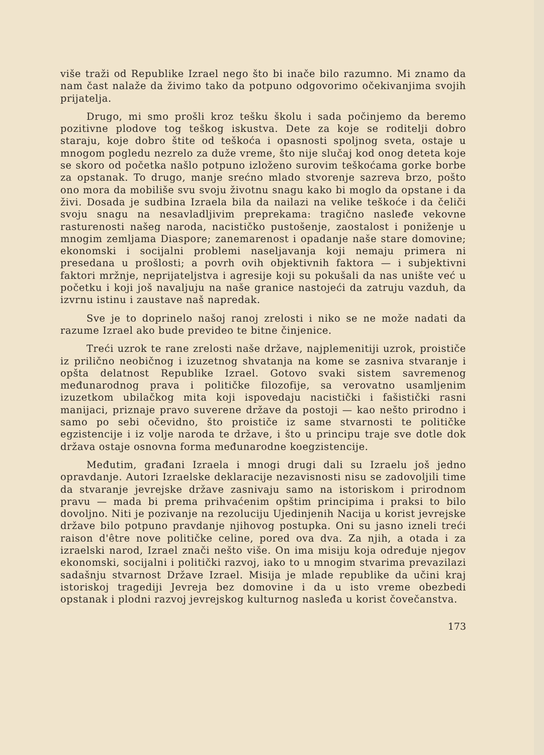više traži od Republike Izrael nego što bi inače bilo razumno. Mi znamo da nam čast nalaže da živimo tako da potpuno odgovorimo očekivanjima svojih prijatelja.
Drugo, mi smo prošli kroz tešku školu i sada počinjemo da beremo pozitivne plodove tog teškog iskustva. Dete za koje se roditelji dobro staraju, koje dobro štite od teškoća i opasnosti spoljnog sveta, ostaje u mnogom pogledu nezrelo za duže vreme, što nije slučaj kod onog deteta koje se skoro od početka našlo potpuno izloženo surovim teškoćama gorke borbe za opstanak. To drugo, manje srećno mlado stvorenje sazreva brzo, pošto ono mora da mobiliše svu svoju životnu snagu kako bi moglo da opstane i da živi. Dosada je sudbina Izraela bila da nailazi na velike teškoće i da čeliči svoju snagu na nesavladljivim preprekama: tragično nasleđe vekovne rasturenosti našeg naroda, nacističko pustošenje, zaostalost i poniženje u mnogim zemljama Diaspore; zanemarenost i opadanje naše stare domovine; ekonomski i socijalni problemi naseljavanja koji nemaju primera ni presedana u prošlosti; a povrh ovih objektivnih faktora — i subjektivni faktori mržnje, neprijateljstva i agresije koji su pokušali da nas unište već u početku i koji još navaljuju na naše granice nastojeći da zatruju vazduh, da izvrnu istinu i zaustave naš napredak.
Sve je to doprinelo našoj ranoj zrelosti i niko se ne može nadati da razume Izrael ako bude prevideo te bitne činjenice.
Treći uzrok te rane zrelosti naše države, najplemenitiji uzrok, proističe iz prilično neobičnog i izuzetnog shvatanja na kome se zasniva stvaranje i opšta delatnost Republike Izrael. Gotovo svaki sistem savremenog međunarodnog prava i političke filozofije, sa verovatno usamljenim izuzetkom ubilačkog mita koji ispovedaju nacistički i fašistički rasni manijaci, priznaje pravo suverene države da postoji — kao nešto prirodno i samo po sebi očevidno, što proističe iz same stvarnosti te političke egzistencije i iz volje naroda te države, i što u principu traje sve dotle dok država ostaje osnovna forma međunarodne koegzistencije.
Međutim, građani Izraela i mnogi drugi dali su Izraelu još jedno opravdanje. Autori Izraelske deklaracije nezavisnosti nisu se zadovoljili time da stvaranje jevrejske države zasnivaju samo na istoriskom i prirodnom pravu — mada bi prema prihvaćenim opštim principima i praksi to bilo dovoljno. Niti je pozivanje na rezoluciju Ujedinjenih Nacija u korist jevrejske države bilo potpuno pravdanje njihovog postupka. Oni su jasno izneli treći raison d'être nove političke celine, pored ova dva. Za njih, a otada i za izraelski narod, Izrael znači nešto više. On ima misiju koja određuje njegov ekonomski, socijalni i politički razvoj, iako to u mnogim stvarima prevazilazi sadašnju stvarnost Države Izrael. Misija je mlade republike da učini kraj istoriskoj tragediji Jevreja bez domovine i da u isto vreme obezbedi opstanak i plodni razvoj jevrejskog kulturnog nasleđa u korist čovečanstva.
173